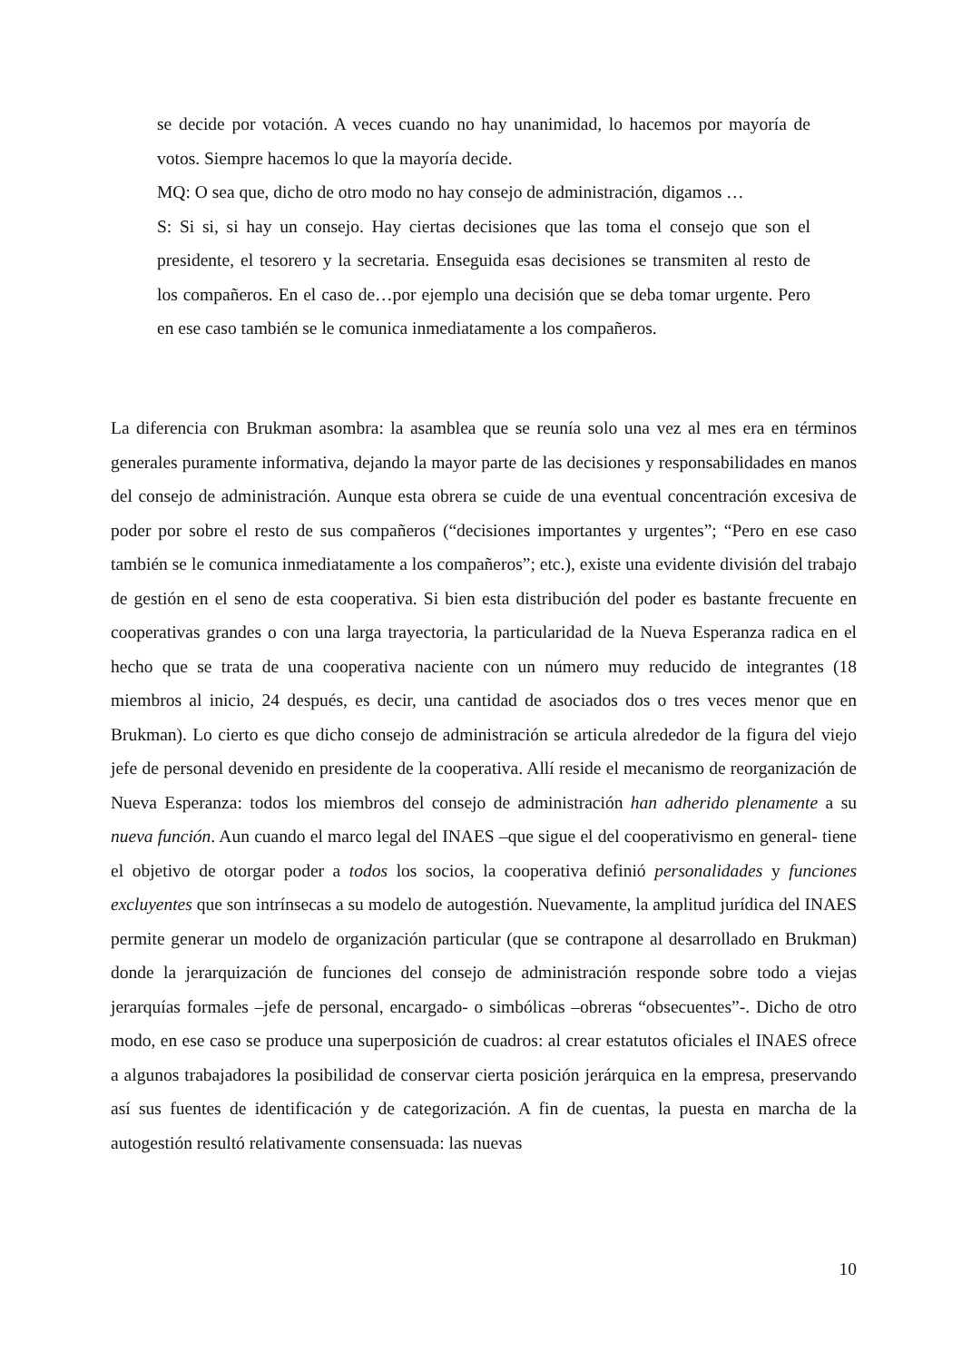se decide por votación. A veces cuando no hay unanimidad, lo hacemos por mayoría de votos. Siempre hacemos lo que la mayoría decide.
MQ: O sea que, dicho de otro modo no hay consejo de administración, digamos …
S: Si si, si hay un consejo. Hay ciertas decisiones que las toma el consejo que son el presidente, el tesorero y la secretaria. Enseguida esas decisiones se transmiten al resto de los compañeros. En el caso de…por ejemplo una decisión que se deba tomar urgente. Pero en ese caso también se le comunica inmediatamente a los compañeros.
La diferencia con Brukman asombra: la asamblea que se reunía solo una vez al mes era en términos generales puramente informativa, dejando la mayor parte de las decisiones y responsabilidades en manos del consejo de administración. Aunque esta obrera se cuide de una eventual concentración excesiva de poder por sobre el resto de sus compañeros (“decisiones importantes y urgentes”; “Pero en ese caso también se le comunica inmediatamente a los compañeros”; etc.), existe una evidente división del trabajo de gestión en el seno de esta cooperativa. Si bien esta distribución del poder es bastante frecuente en cooperativas grandes o con una larga trayectoria, la particularidad de la Nueva Esperanza radica en el hecho que se trata de una cooperativa naciente con un número muy reducido de integrantes (18 miembros al inicio, 24 después, es decir, una cantidad de asociados dos o tres veces menor que en Brukman). Lo cierto es que dicho consejo de administración se articula alrededor de la figura del viejo jefe de personal devenido en presidente de la cooperativa. Allí reside el mecanismo de reorganización de Nueva Esperanza: todos los miembros del consejo de administración han adherido plenamente a su nueva función. Aun cuando el marco legal del INAES –que sigue el del cooperativismo en general- tiene el objetivo de otorgar poder a todos los socios, la cooperativa definió personalidades y funciones excluyentes que son intrínsecas a su modelo de autogestión. Nuevamente, la amplitud jurídica del INAES permite generar un modelo de organización particular (que se contrapone al desarrollado en Brukman) donde la jerarquización de funciones del consejo de administración responde sobre todo a viejas jerarquías formales –jefe de personal, encargado- o simbólicas –obreras “obsecuentes”-. Dicho de otro modo, en ese caso se produce una superposición de cuadros: al crear estatutos oficiales el INAES ofrece a algunos trabajadores la posibilidad de conservar cierta posición jerárquica en la empresa, preservando así sus fuentes de identificación y de categorización. A fin de cuentas, la puesta en marcha de la autogestión resultó relativamente consensuada: las nuevas
10